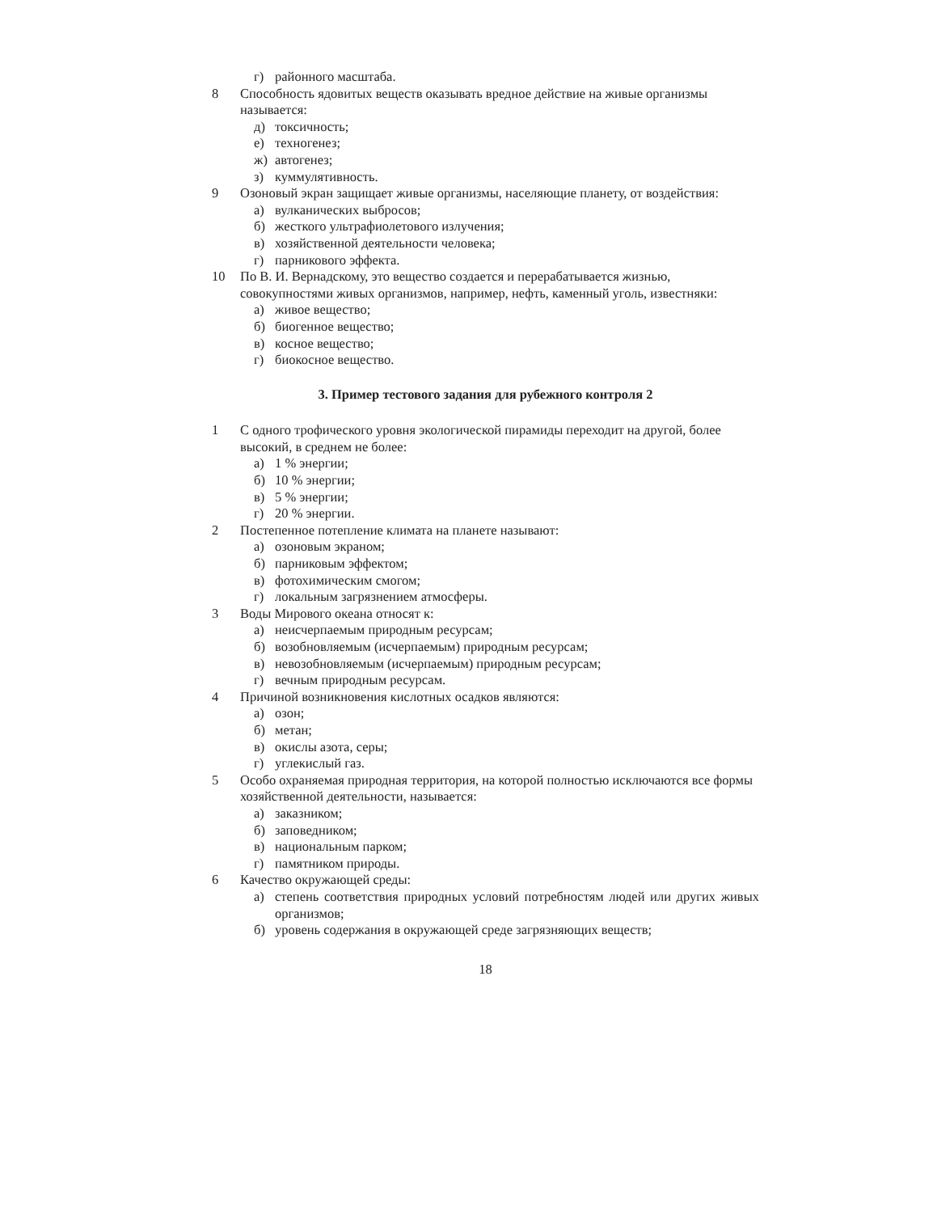г) районного масштаба.
8 Способность ядовитых веществ оказывать вредное действие на живые организмы называется:
д) токсичность;
е) техногенез;
ж) автогенез;
з) куммулятивность.
9 Озоновый экран защищает живые организмы, населяющие планету, от воздействия:
а) вулканических выбросов;
б) жесткого ультрафиолетового излучения;
в) хозяйственной деятельности человека;
г) парникового эффекта.
10 По В. И. Вернадскому, это вещество создается и перерабатывается жизнью, совокупностями живых организмов, например, нефть, каменный уголь, известняки:
а) живое вещество;
б) биогенное вещество;
в) косное вещество;
г) биокосное вещество.
3. Пример тестового задания для рубежного контроля 2
1 С одного трофического уровня экологической пирамиды переходит на другой, более высокий, в среднем не более:
а) 1 % энергии;
б) 10 % энергии;
в) 5 % энергии;
г) 20 % энергии.
2 Постепенное потепление климата на планете называют:
а) озоновым экраном;
б) парниковым эффектом;
в) фотохимическим смогом;
г) локальным загрязнением атмосферы.
3 Воды Мирового океана относят к:
а) неисчерпаемым природным ресурсам;
б) возобновляемым (исчерпаемым) природным ресурсам;
в) невозобновляемым (исчерпаемым) природным ресурсам;
г) вечным природным ресурсам.
4 Причиной возникновения кислотных осадков являются:
а) озон;
б) метан;
в) окислы азота, серы;
г) углекислый газ.
5 Особо охраняемая природная территория, на которой полностью исключаются все формы хозяйственной деятельности, называется:
а) заказником;
б) заповедником;
в) национальным парком;
г) памятником природы.
6 Качество окружающей среды:
а) степень соответствия природных условий потребностям людей или других живых организмов;
б) уровень содержания в окружающей среде загрязняющих веществ;
18